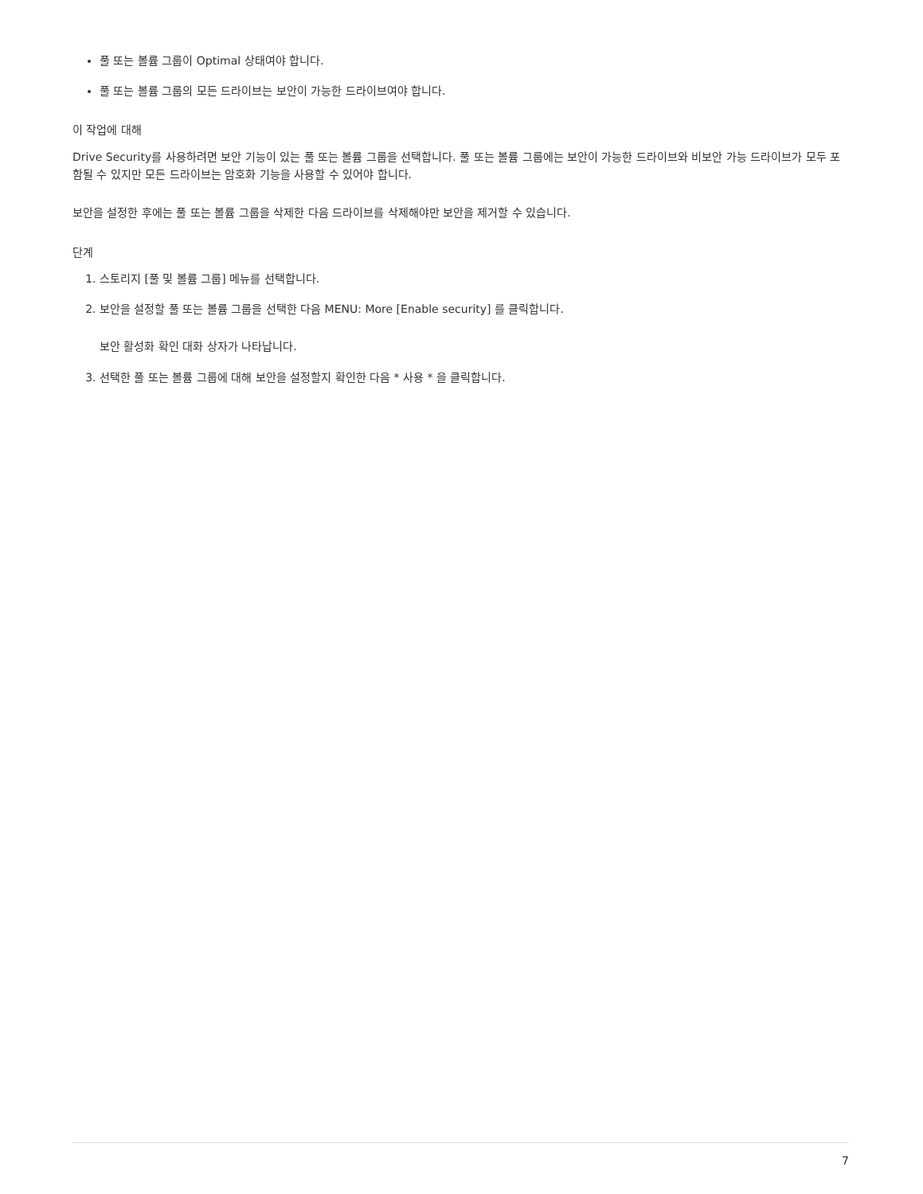풀 또는 볼륨 그룹이 Optimal 상태여야 합니다.
풀 또는 볼륨 그룹의 모든 드라이브는 보안이 가능한 드라이브여야 합니다.
이 작업에 대해
Drive Security를 사용하려면 보안 기능이 있는 풀 또는 볼륨 그룹을 선택합니다. 풀 또는 볼륨 그룹에는 보안이 가능한 드라이브와 비보안 가능 드라이브가 모두 포함될 수 있지만 모든 드라이브는 암호화 기능을 사용할 수 있어야 합니다.
보안을 설정한 후에는 풀 또는 볼륨 그룹을 삭제한 다음 드라이브를 삭제해야만 보안을 제거할 수 있습니다.
단계
1. 스토리지 [풀 및 볼륨 그룹] 메뉴를 선택합니다.
2. 보안을 설정할 풀 또는 볼륨 그룹을 선택한 다음 MENU: More [Enable security] 를 클릭합니다.
보안 활성화 확인 대화 상자가 나타납니다.
3. 선택한 풀 또는 볼륨 그룹에 대해 보안을 설정할지 확인한 다음 * 사용 * 을 클릭합니다.
7